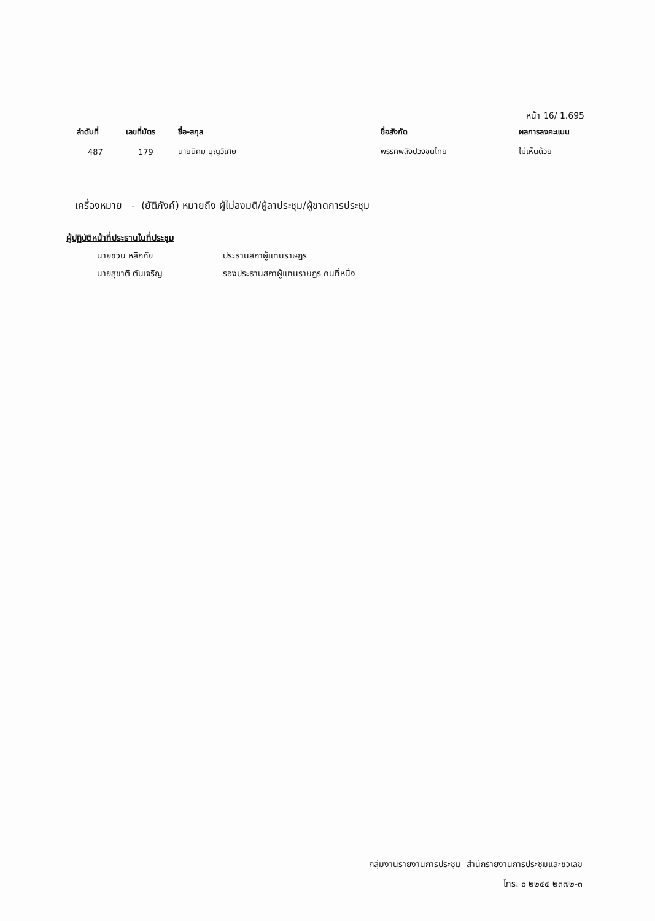หน้า 16/ 1.695
| ลำดับที่ | เลขที่บัตร | ชื่อ-สกุล | ชื่อสังกัด | ผลการลงคะแนน |
| --- | --- | --- | --- | --- |
| 487 | 179 | นายนิคม บุญวิเศษ | พรรคพลังปวงชนไทย | ไม่เห็นด้วย |
เครื่องหมาย - (ยัติภังค์) หมายถึง ผู้ไม่ลงมติ/ผู้ลาประชุม/ผู้ขาดการประชุม
ผู้ปฏิบัติหน้าที่ประธานในที่ประชุม
นายชวน หลีกภัย ประธานสภาผู้แทนราษฎร
นายสุชาติ ตันเจริญ รองประธานสภาผู้แทนราษฎร คนที่หนึ่ง
กลุ่มงานรายงานการประชุม สำนักรายงานการประชุมและชวเลข
โทร. ๐ ๒๒๔๔ ๒๓๗๒-๓